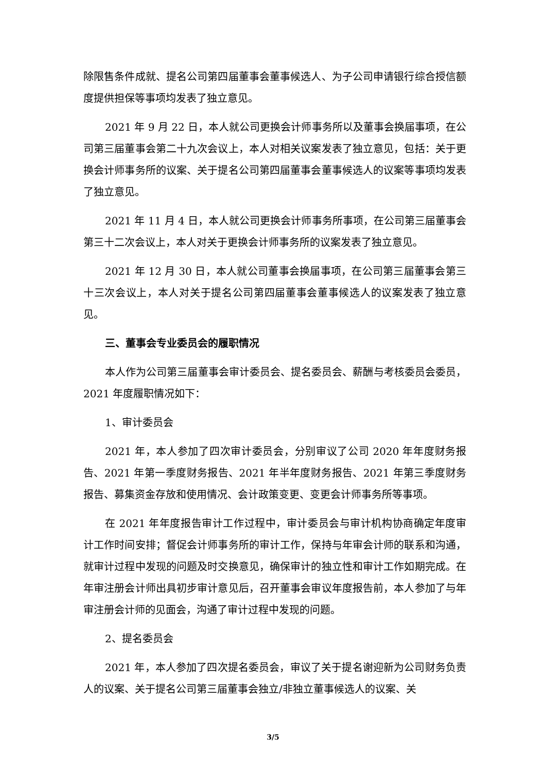除限售条件成就、提名公司第四届董事会董事候选人、为子公司申请银行综合授信额度提供担保等事项均发表了独立意见。
2021 年 9 月 22 日，本人就公司更换会计师事务所以及董事会换届事项，在公司第三届董事会第二十九次会议上，本人对相关议案发表了独立意见，包括：关于更换会计师事务所的议案、关于提名公司第四届董事会董事候选人的议案等事项均发表了独立意见。
2021 年 11 月 4 日，本人就公司更换会计师事务所事项，在公司第三届董事会第三十二次会议上，本人对关于更换会计师事务所的议案发表了独立意见。
2021 年 12 月 30 日，本人就公司董事会换届事项，在公司第三届董事会第三十三次会议上，本人对关于提名公司第四届董事会董事候选人的议案发表了独立意见。
三、董事会专业委员会的履职情况
本人作为公司第三届董事会审计委员会、提名委员会、薪酬与考核委员会委员，2021 年度履职情况如下：
1、审计委员会
2021 年，本人参加了四次审计委员会，分别审议了公司 2020 年年度财务报告、2021 年第一季度财务报告、2021 年半年度财务报告、2021 年第三季度财务报告、募集资金存放和使用情况、会计政策变更、变更会计师事务所等事项。
在 2021 年年度报告审计工作过程中，审计委员会与审计机构协商确定年度审计工作时间安排；督促会计师事务所的审计工作，保持与年审会计师的联系和沟通，就审计过程中发现的问题及时交换意见，确保审计的独立性和审计工作如期完成。在年审注册会计师出具初步审计意见后，召开董事会审议年度报告前，本人参加了与年审注册会计师的见面会，沟通了审计过程中发现的问题。
2、提名委员会
2021 年，本人参加了四次提名委员会，审议了关于提名谢迎新为公司财务负责人的议案、关于提名公司第三届董事会独立/非独立董事候选人的议案、关
3/5